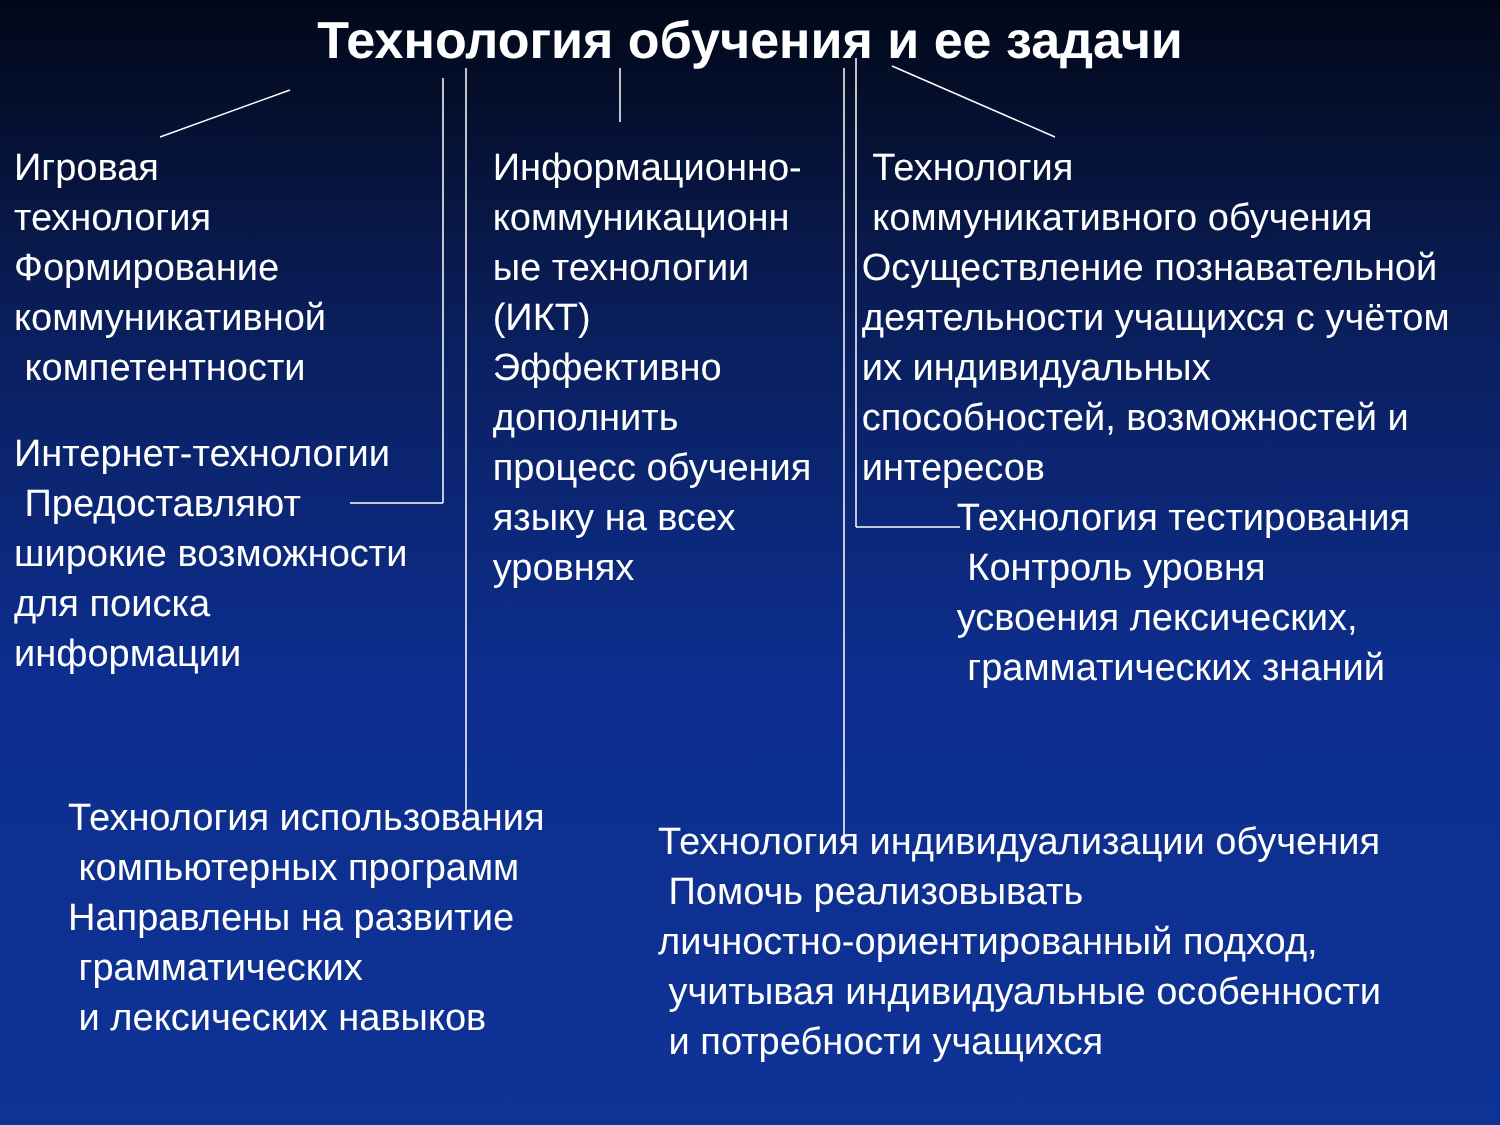Технология обучения и ее задачи
Игровая
технология
Формирование
коммуникативной
компетентности
Интернет-технологии
Предоставляют
широкие возможности
для поиска
информации
Информационно-
коммуникационн
ые технологии
(ИКТ)
Эффективно
дополнить
процесс обучения
языку на всех
уровнях
Технология
коммуникативного обучения
Осуществление познавательной
деятельности учащихся с учётом
их индивидуальных
способностей, возможностей и
интересов
Технология тестирования
Контроль уровня
усвоения лексических,
грамматических знаний
Технология использования
компьютерных программ
Направлены на развитие
грамматических
и лексических навыков
Технология индивидуализации обучения
Помочь реализовывать
личностно-ориентированный подход,
учитывая индивидуальные особенности
и потребности учащихся